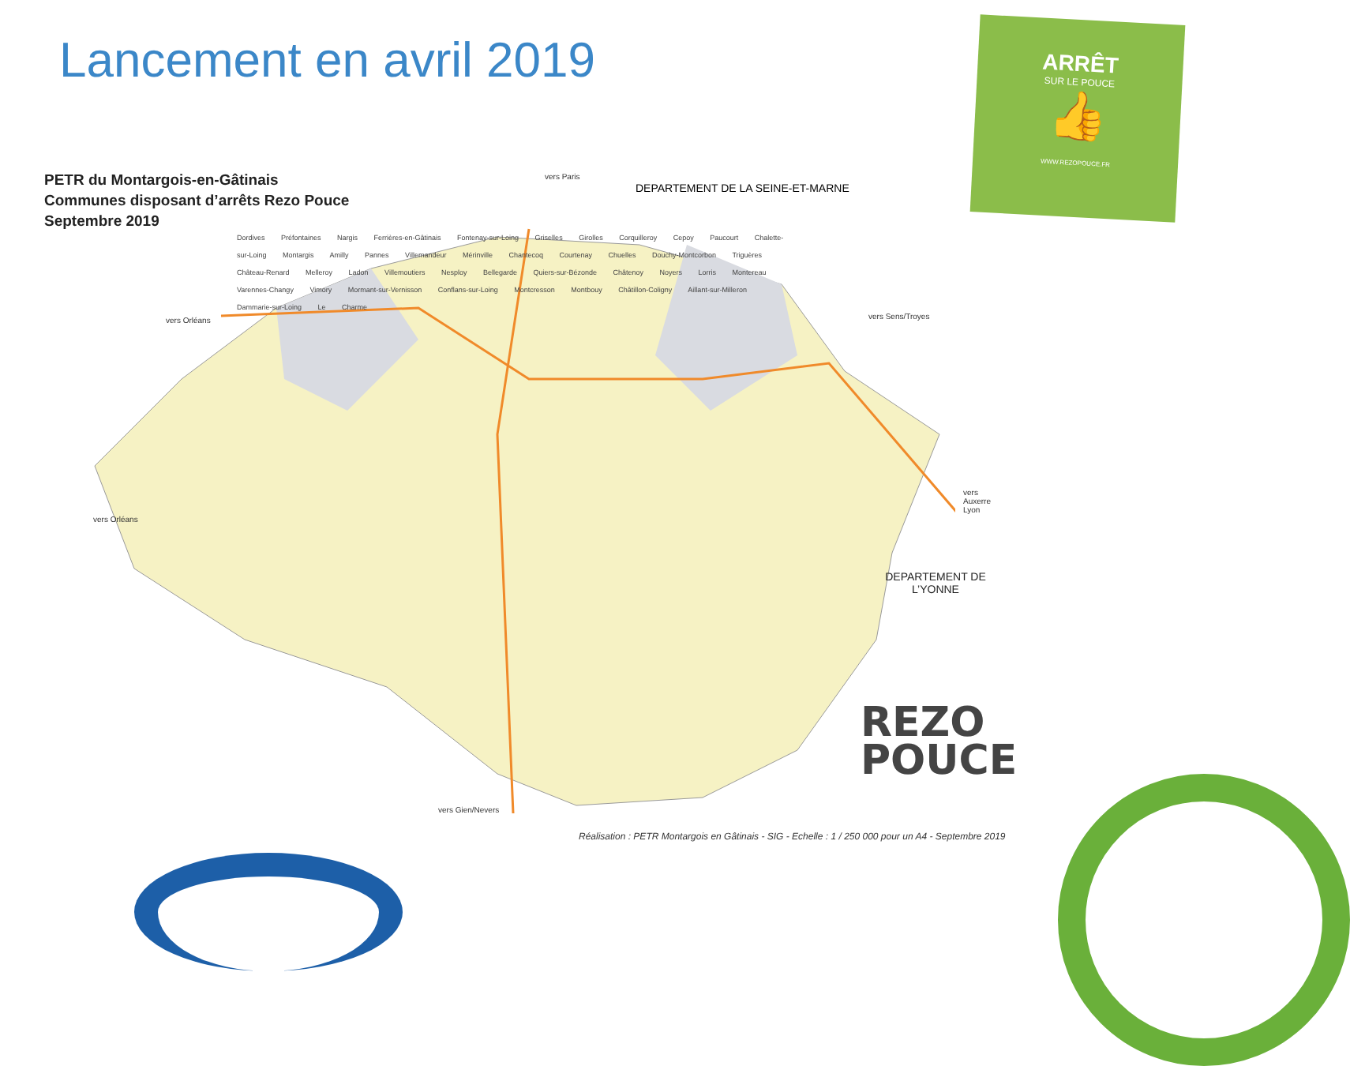Lancement en avril 2019
ARRÊT
SUR LE POUCE
👍
WWW.REZOPOUCE.FR
PETR du Montargois-en-Gâtinais
Communes disposant d’arrêts Rezo Pouce
Septembre 2019
vers Paris
DEPARTEMENT DE LA SEINE-ET-MARNE
vers Orléans
vers Orléans
vers Sens/Troyes
vers Auxerre Lyon
vers Gien/Nevers
Dordives Préfontaines Nargis Ferrières-en-Gâtinais Fontenay-sur-Loing Griselles Girolles Corquilleroy Cepoy Paucourt Chalette-sur-Loing Montargis Amilly Pannes Villemandeur Mérinville Chantecoq Courtenay Chuelles Douchy-Montcorbon Triguères Château-Renard Melleroy Ladon Villemoutiers Nesploy Bellegarde Quiers-sur-Bézonde Châtenoy Noyers Lorris Montereau Varennes-Changy Vimory Mormant-sur-Vernisson Conflans-sur-Loing Montcresson Montbouy Châtillon-Coligny Aillant-sur-Milleron Dammarie-sur-Loing Le Charme
DEPARTEMENT DE L’YONNE
REZO
POUCE
Réalisation : PETR Montargois en Gâtinais - SIG - Echelle : 1 / 250 000 pour un A4 - Septembre 2019